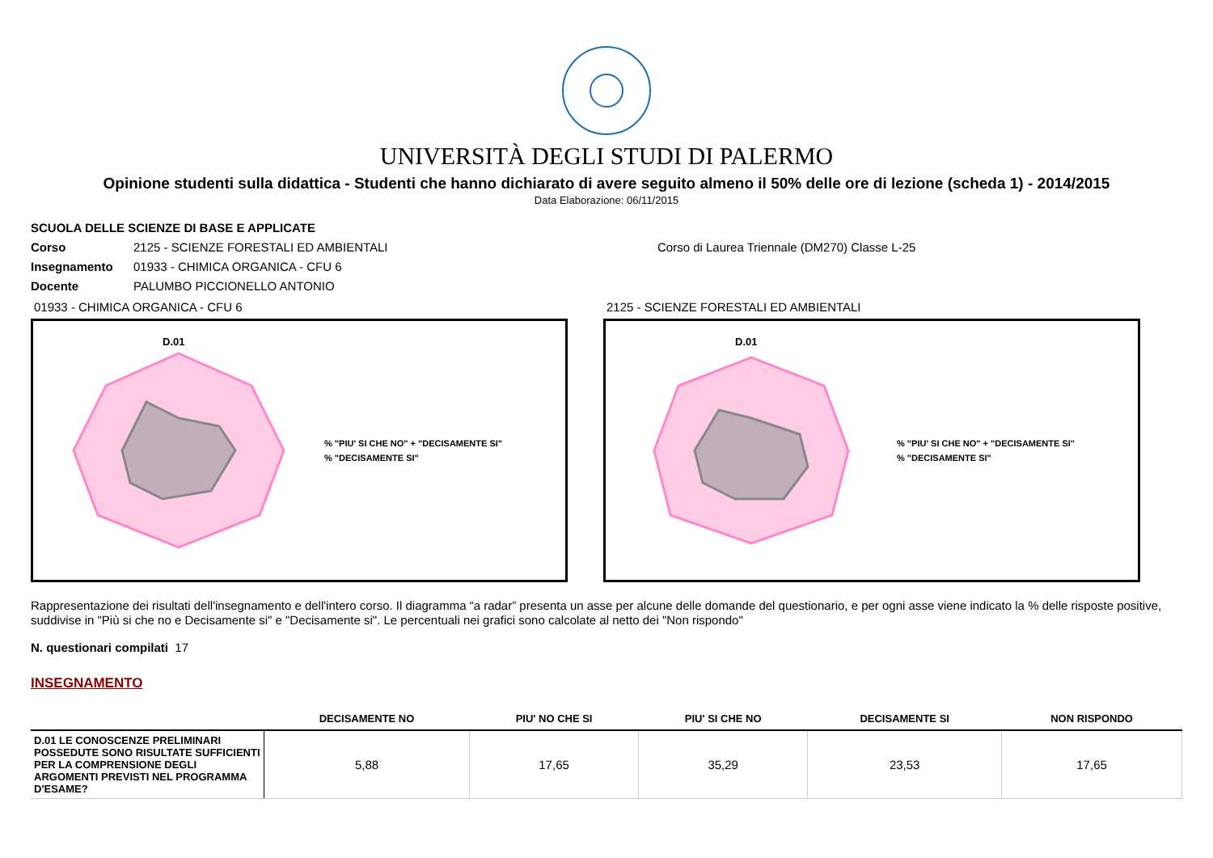UNIVERSITÀ DEGLI STUDI DI PALERMO
Opinione studenti sulla didattica - Studenti che hanno dichiarato di avere seguito almeno il 50% delle ore di lezione (scheda 1) - 2014/2015
Data Elaborazione: 06/11/2015
SCUOLA DELLE SCIENZE DI BASE E APPLICATE
Corso 2125 - SCIENZE FORESTALI ED AMBIENTALI Corso di Laurea Triennale (DM270) Classe L-25
Insegnamento 01933 - CHIMICA ORGANICA - CFU 6
Docente PALUMBO PICCIONELLO ANTONIO
01933 - CHIMICA ORGANICA - CFU 6
D.01
% "PIU' SI CHE NO" + "DECISAMENTE SI"
% "DECISAMENTE SI"
2125 - SCIENZE FORESTALI ED AMBIENTALI
D.01
% "PIU' SI CHE NO" + "DECISAMENTE SI"
% "DECISAMENTE SI"
Rappresentazione dei risultati dell'insegnamento e dell'intero corso. Il diagramma “a radar” presenta un asse per alcune delle domande del questionario, e per ogni asse viene indicato la % delle risposte positive, suddivise in "Più si che no e Decisamente si" e "Decisamente si". Le percentuali nei grafici sono calcolate al netto dei "Non rispondo"
N. questionari compilati 17
INSEGNAMENTO
| | DECISAMENTE NO | PIU' NO CHE SI | PIU' SI CHE NO | DECISAMENTE SI | NON RISPONDO |
| --- | --- | --- | --- | --- | --- |
| D.01 LE CONOSCENZE PRELIMINARI POSSEDUTE SONO RISULTATE SUFFICIENTI PER LA COMPRENSIONE DEGLI ARGOMENTI PREVISTI NEL PROGRAMMA D'ESAME? | 5,88 | 17,65 | 35,29 | 23,53 | 17,65 |